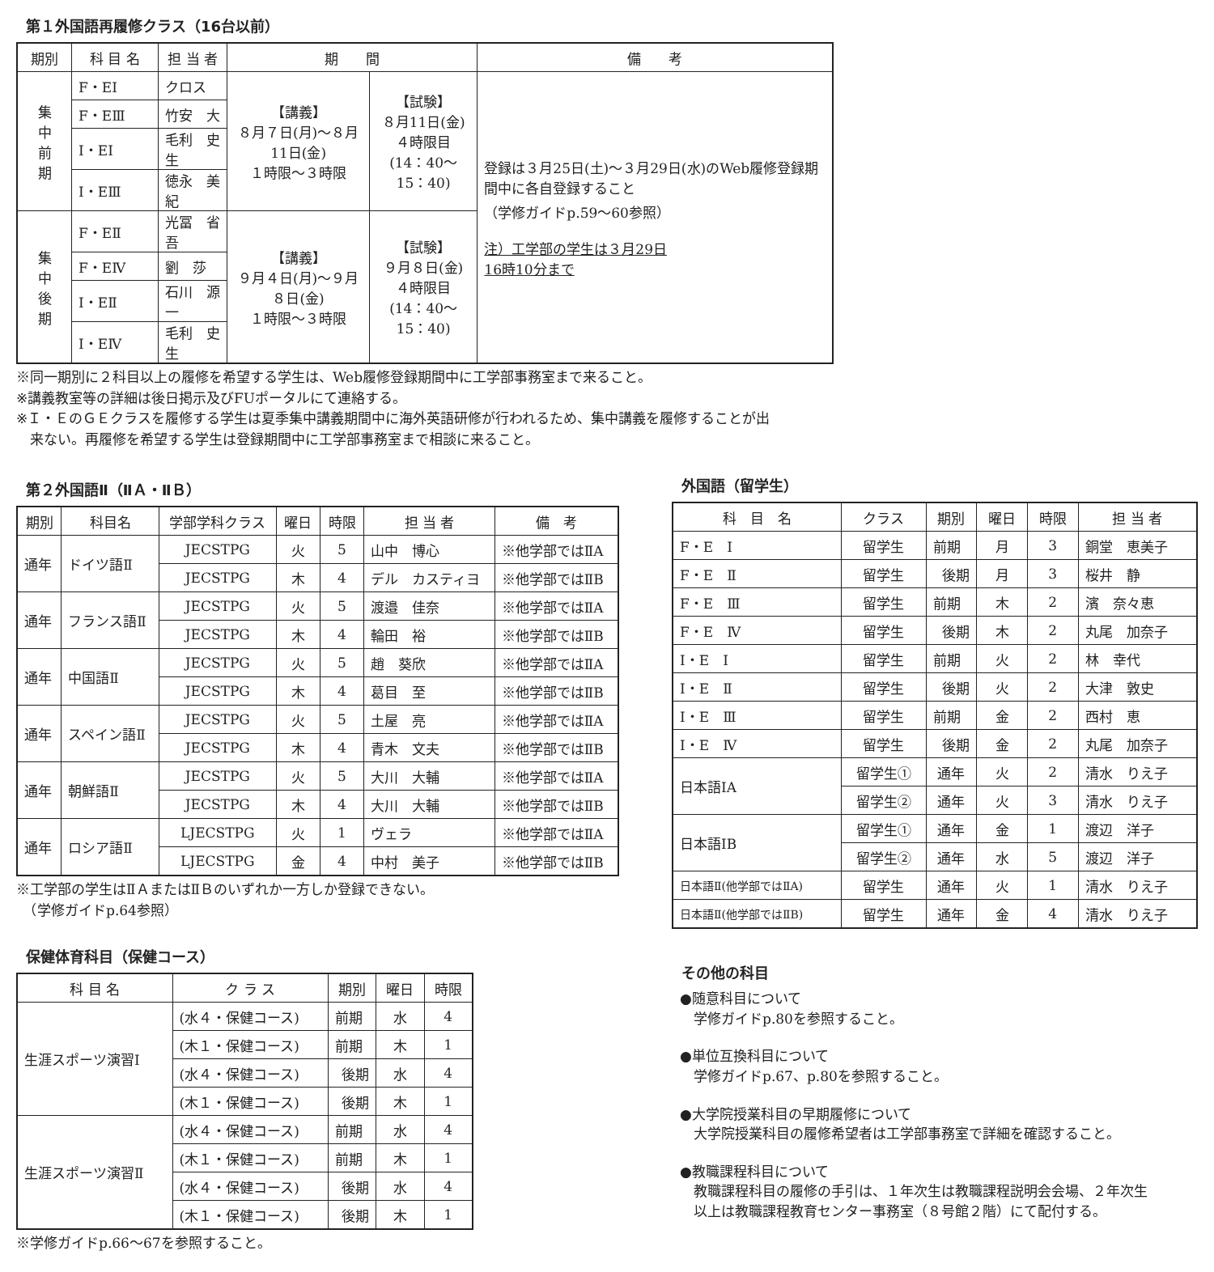第１外国語再履修クラス（16台以前）
| 期別 | 科 目 名 | 担 当 者 | 期 間 | | 備 考 |
| --- | --- | --- | --- | --- | --- |
| 集 中 前 期 | F・EⅠ | クロス | 【講義】 ８月７日(月)～８月11日(金) １時限～３時限 | 【試験】 ８月11日(金) ４時限目 (14：40～15：40) | 登録は３月25日(土)～３月29日(水)のWeb履修登録期間中に各自登録すること （学修ガイドp.59～60参照） 注）工学部の学生は３月29日 16時10分まで |
| | F・EⅢ | 竹安 大 | | | |
| | I・EⅠ | 毛利 史生 | | | |
| | I・EⅢ | 徳永 美紀 | | | |
| 集 中 後 期 | F・EⅡ | 光冨 省吾 | 【講義】 ９月４日(月)～９月８日(金) １時限～３時限 | 【試験】 ９月８日(金) ４時限目 (14：40～15：40) | |
| | F・EⅣ | 劉 莎 | | | |
| | I・EⅡ | 石川 源一 | | | |
| | I・EⅣ | 毛利 史生 | | | |
※同一期別に２科目以上の履修を希望する学生は、Web履修登録期間中に工学部事務室まで来ること。
※講義教室等の詳細は後日掲示及びFUポータルにて連絡する。
※Ｉ・ＥのＧＥクラスを履修する学生は夏季集中講義期間中に海外英語研修が行われるため、集中講義を履修することが出
　来ない。再履修を希望する学生は登録期間中に工学部事務室まで相談に来ること。
第２外国語Ⅱ（ⅡＡ・ⅡＢ）
| 期別 | 科目名 | 学部学科クラス | 曜日 | 時限 | 担 当 者 | 備 考 |
| --- | --- | --- | --- | --- | --- | --- |
| 通年 | ドイツ語Ⅱ | JECSTPG | 火 | 5 | 山中 博心 | ※他学部ではⅡA |
| | | JECSTPG | 木 | 4 | デル カスティヨ | ※他学部ではⅡB |
| 通年 | フランス語Ⅱ | JECSTPG | 火 | 5 | 渡邉 佳奈 | ※他学部ではⅡA |
| | | JECSTPG | 木 | 4 | 輪田 裕 | ※他学部ではⅡB |
| 通年 | 中国語Ⅱ | JECSTPG | 火 | 5 | 趙 葵欣 | ※他学部ではⅡA |
| | | JECSTPG | 木 | 4 | 葛目 至 | ※他学部ではⅡB |
| 通年 | スペイン語Ⅱ | JECSTPG | 火 | 5 | 土屋 亮 | ※他学部ではⅡA |
| | | JECSTPG | 木 | 4 | 青木 文夫 | ※他学部ではⅡB |
| 通年 | 朝鮮語Ⅱ | JECSTPG | 火 | 5 | 大川 大輔 | ※他学部ではⅡA |
| | | JECSTPG | 木 | 4 | 大川 大輔 | ※他学部ではⅡB |
| 通年 | ロシア語Ⅱ | LJECSTPG | 火 | 1 | ヴェラ | ※他学部ではⅡA |
| | | LJECSTPG | 金 | 4 | 中村 美子 | ※他学部ではⅡB |
※工学部の学生はⅡＡまたはⅡＢのいずれか一方しか登録できない。
　（学修ガイドp.64参照）
保健体育科目（保健コース）
| 科 目 名 | ク ラ ス | 期別 | 曜日 | 時限 |
| --- | --- | --- | --- | --- |
| 生涯スポーツ演習Ⅰ | (水４・保健コース) | 前期 | 水 | 4 |
| | (木１・保健コース) | 前期 | 木 | 1 |
| | (水４・保健コース) | 後期 | 水 | 4 |
| | (木１・保健コース) | 後期 | 木 | 1 |
| 生涯スポーツ演習Ⅱ | (水４・保健コース) | 前期 | 水 | 4 |
| | (木１・保健コース) | 前期 | 木 | 1 |
| | (水４・保健コース) | 後期 | 水 | 4 |
| | (木１・保健コース) | 後期 | 木 | 1 |
※学修ガイドp.66～67を参照すること。
外国語（留学生）
| 科 目 名 | クラス | 期別 | 曜日 | 時限 | 担 当 者 |
| --- | --- | --- | --- | --- | --- |
| F・E Ⅰ | 留学生 | 前期 | 月 | 3 | 銅堂 恵美子 |
| F・E Ⅱ | 留学生 | 後期 | 月 | 3 | 桜井 静 |
| F・E Ⅲ | 留学生 | 前期 | 木 | 2 | 濱 奈々恵 |
| F・E Ⅳ | 留学生 | 後期 | 木 | 2 | 丸尾 加奈子 |
| I・E Ⅰ | 留学生 | 前期 | 火 | 2 | 林 幸代 |
| I・E Ⅱ | 留学生 | 後期 | 火 | 2 | 大津 敦史 |
| I・E Ⅲ | 留学生 | 前期 | 金 | 2 | 西村 恵 |
| I・E Ⅳ | 留学生 | 後期 | 金 | 2 | 丸尾 加奈子 |
| 日本語ⅠA | 留学生① | 通年 | 火 | 2 | 清水 りえ子 |
| | 留学生② | 通年 | 火 | 3 | 清水 りえ子 |
| 日本語ⅠB | 留学生① | 通年 | 金 | 1 | 渡辺 洋子 |
| | 留学生② | 通年 | 水 | 5 | 渡辺 洋子 |
| 日本語Ⅱ(他学部ではⅡA) | 留学生 | 通年 | 火 | 1 | 清水 りえ子 |
| 日本語Ⅱ(他学部ではⅡB) | 留学生 | 通年 | 金 | 4 | 清水 りえ子 |
その他の科目
●随意科目について
　学修ガイドp.80を参照すること。
●単位互換科目について
　学修ガイドp.67、p.80を参照すること。
●大学院授業科目の早期履修について
　大学院授業科目の履修希望者は工学部事務室で詳細を確認すること。
●教職課程科目について
　教職課程科目の履修の手引は、１年次生は教職課程説明会会場、２年次生
　以上は教職課程教育センター事務室（８号館２階）にて配付する。